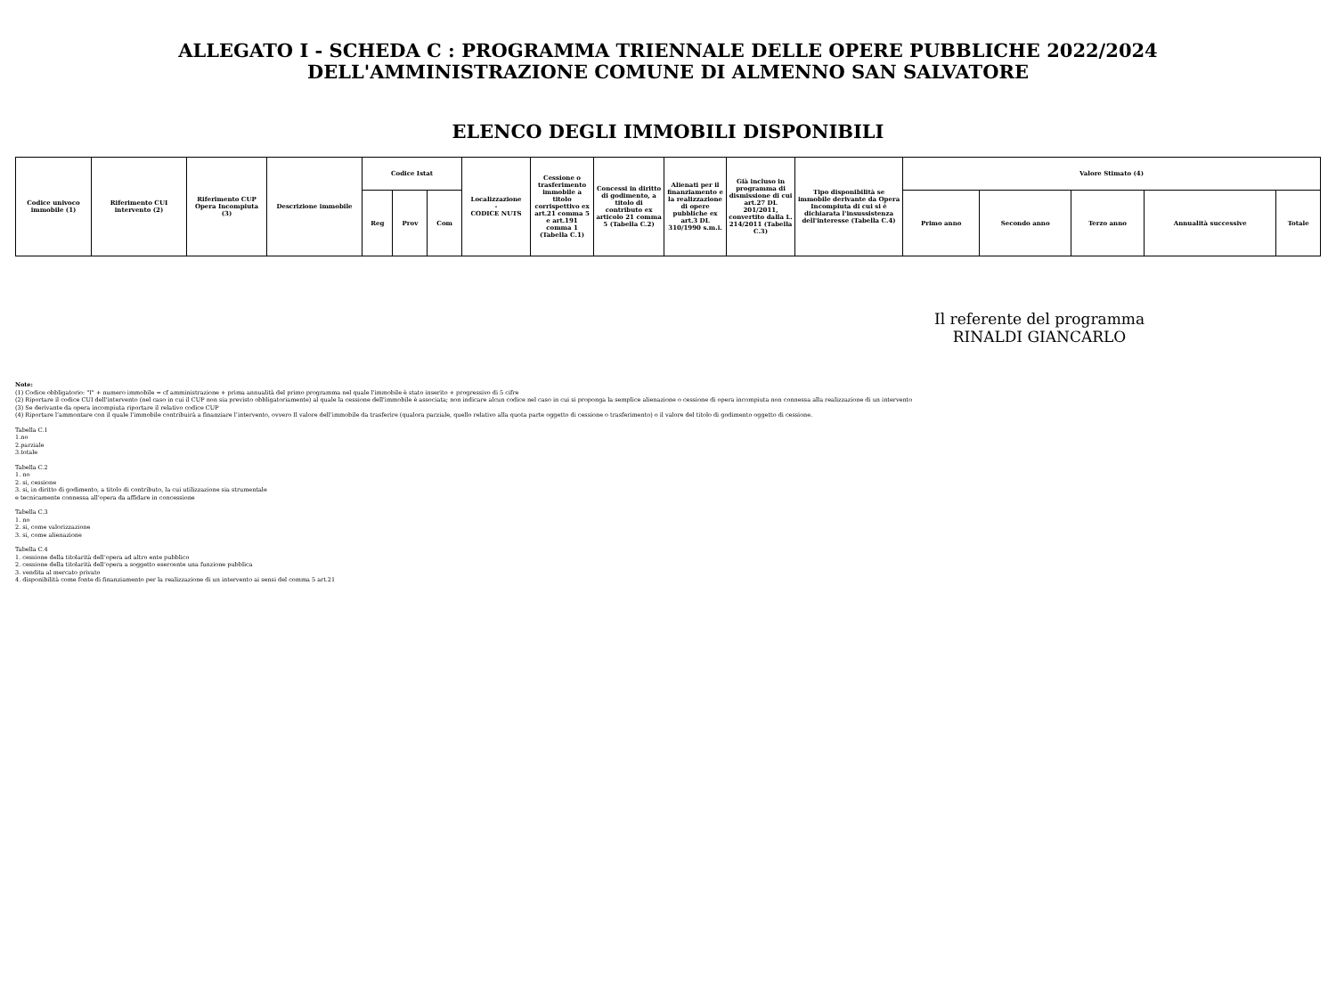ALLEGATO I - SCHEDA C : PROGRAMMA TRIENNALE DELLE OPERE PUBBLICHE 2022/2024
DELL'AMMINISTRAZIONE COMUNE DI ALMENNO SAN SALVATORE
ELENCO DEGLI IMMOBILI DISPONIBILI
| Codice univoco immobile (1) | Riferimento CUI intervento (2) | Riferimento CUP Opera Incompiuta (3) | Descrizione immobile | Codice Istat | | | Localizzazione - CODICE NUTS | Cessione o trasferimento immobile a titolo corrispettivo ex art.21 comma 5 e art.191 comma 1 (Tabella C.1) | Concessi in diritto di godimento, a titolo di contributo ex articolo 21 comma 5 (Tabella C.2) | Alienati per il finanziamento e la realizzazione di opere pubbliche ex art.3 DL 310/1990 s.m.i. | Già incluso in programma di dismissione di cui art.27 DL 201/2011, convertito dalla L. 214/2011 (Tabella C.3) | Tipo disponibilità se immobile derivante da Opera Incompiuta di cui si è dichiarata l'insussistenza dell'interesse (Tabella C.4) | Valore Stimato (4) | | | | |
| --- | --- | --- | --- | --- | --- | --- | --- | --- | --- | --- | --- | --- | --- | --- | --- | --- | --- |
| | | | | Reg | Prov | Com | | | | | | | Primo anno | Secondo anno | Terzo anno | Annualità successive | Totale |
Il referente del programma
RINALDI GIANCARLO
Note:
(1) Codice obbligatorio: "I" + numero immobile = cf amministrazione + prima annualità del primo programma nel quale l'immobile è stato inserito + progressivo di 5 cifre
(2) Riportare il codice CUI dell'intervento (nel caso in cui il CUP non sia previsto obbligatoriamente) al quale la cessione dell'immobile è associata; non indicare alcun codice nel caso in cui si proponga la semplice alienazione o cessione di opera incompiuta non connessa alla realizzazione di un intervento
(3) Se derivante da opera incompiuta riportare il relativo codice CUP
(4) Riportare l’ammontare con il quale l’immobile contribuirà a finanziare l’intervento, ovvero Il valore dell’immobile da trasferire (qualora parziale, quello relativo alla quota parte oggetto di cessione o trasferimento) o il valore del titolo di godimento oggetto di cessione.
Tabella C.1
1.no
2.parziale
3.totale
Tabella C.2
1. no
2. si, cessione
3. si, in diritto di godimento, a titolo di contributo, la cui utilizzazione sia strumentale
e tecnicamente connessa all'opera da affidare in concessione
Tabella C.3
1. no
2. si, come valorizzazione
3. si, come alienazione
Tabella C.4
1. cessione della titolarità dell’opera ad altro ente pubblico
2. cessione della titolarità dell’opera a soggetto esercente una funzione pubblica
3. vendita al mercato privato
4. disponibilità come fonte di finanziamento per la realizzazione di un intervento ai sensi del comma 5 art.21